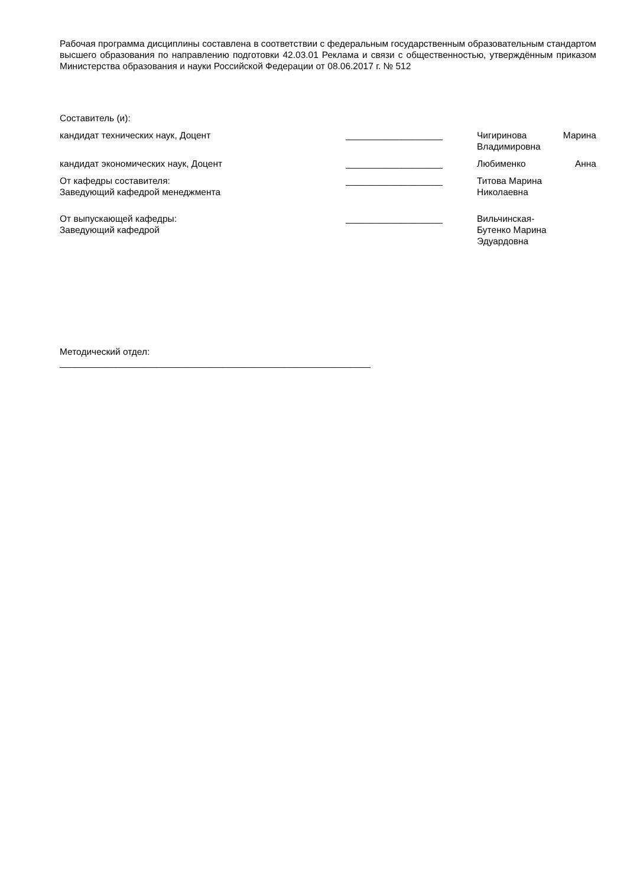Рабочая программа дисциплины составлена в соответствии с федеральным государственным образовательным стандартом высшего образования по направлению подготовки 42.03.01 Реклама и связи с общественностью, утверждённым приказом Министерства образования и науки Российской Федерации от 08.06.2017 г. № 512
Составитель (и):
кандидат технических наук, Доцент ___________________ Чигиринова Марина Владимировна
кандидат экономических наук, Доцент ___________________ Любименко Анна
От кафедры составителя:
Заведующий кафедрой менеджмента
___________________ Титова Марина
Николаевна
От выпускающей кафедры:
Заведующий кафедрой
___________________ Вильчинская-
Бутенко Марина
Эдуардовна
Методический отдел:
_____________________________________________________________